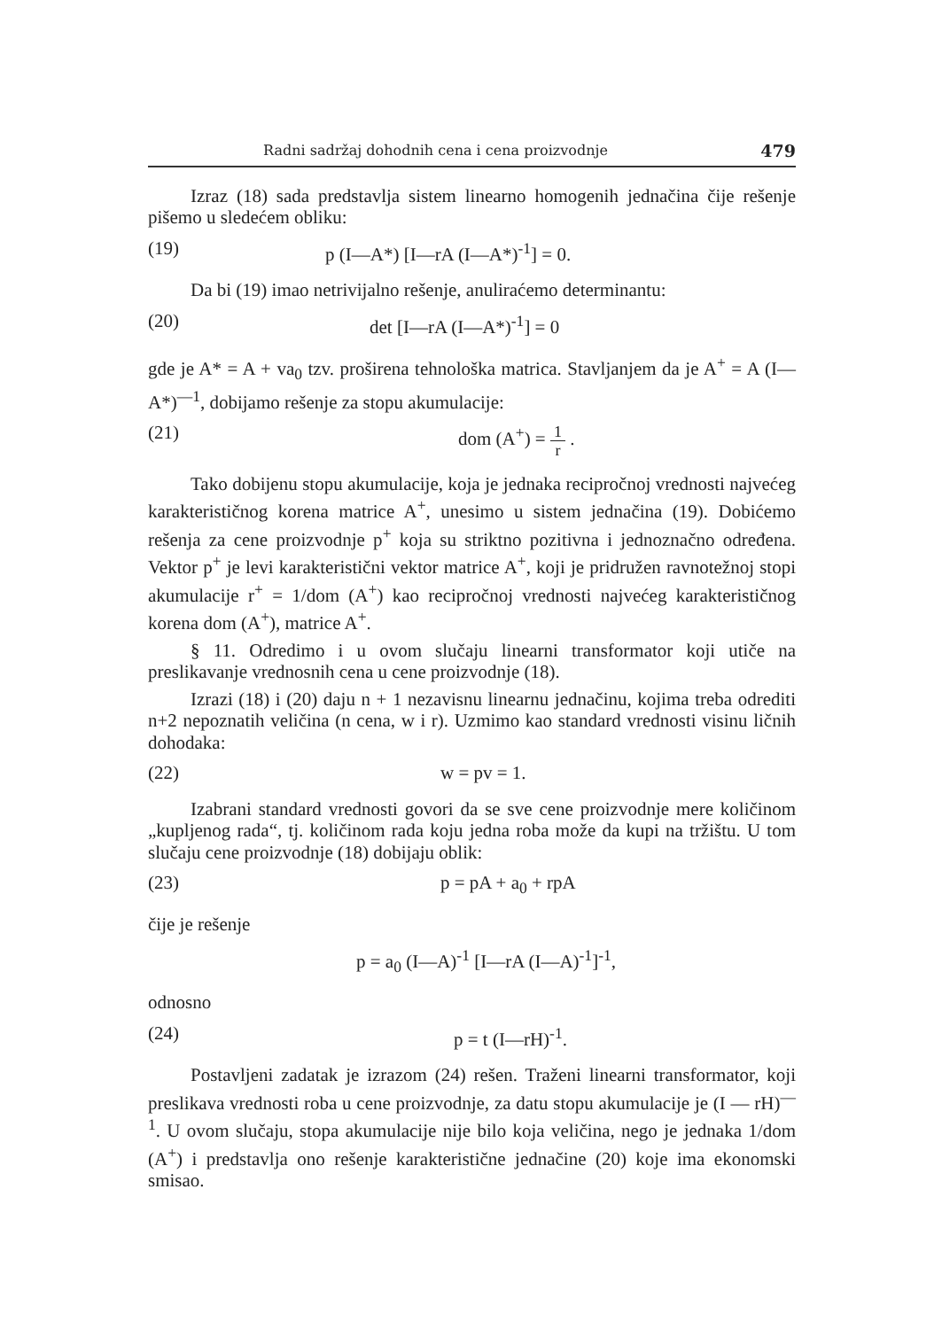Radni sadržaj dohodnih cena i cena proizvodnje 479
Izraz (18) sada predstavlja sistem linearno homogenih jednačina čije rešenje pišemo u sledećem obliku:
(19) p (I—A*) [I—rA (I—A*)<sup>-1</sup>] = 0.
Da bi (19) imao netrivijalno rešenje, anuliraćemo determinantu:
(20) det [I—rA (I—A*)<sup>-1</sup>] = 0
gde je A* = A + va<sub>0</sub> tzv. proširena tehnološka matrica. Stavljanjem da je A<sup>+</sup> = A (I—A*)<sup>—1</sup>, dobijamo rešenje za stopu akumulacije:
(21) dom (A<sup>+</sup>) = 1 r .
Tako dobijenu stopu akumulacije, koja je jednaka recipročnoj vrednosti najvećeg karakterističnog korena matrice A<sup>+</sup>, unesimo u sistem jednačina (19). Dobićemo rešenja za cene proizvodnje p<sup>+</sup> koja su striktno pozitivna i jednoznačno određena. Vektor p<sup>+</sup> je levi karakteristični vektor matrice A<sup>+</sup>, koji je pridružen ravnotežnoj stopi akumulacije r<sup>+</sup> = 1/dom (A<sup>+</sup>) kao recipročnoj vrednosti najvećeg karakterističnog korena dom (A<sup>+</sup>), matrice A<sup>+</sup>.
§ 11. Odredimo i u ovom slučaju linearni transformator koji utiče na preslikavanje vrednosnih cena u cene proizvodnje (18).
Izrazi (18) i (20) daju n + 1 nezavisnu linearnu jednačinu, kojima treba odrediti n+2 nepoznatih veličina (n cena, w i r). Uzmimo kao standard vrednosti visinu ličnih dohodaka:
(22) w = pv = 1.
Izabrani standard vrednosti govori da se sve cene proizvodnje mere količinom „kupljenog rada“, tj. količinom rada koju jedna roba može da kupi na tržištu. U tom slučaju cene proizvodnje (18) dobijaju oblik:
(23) p = pA + a<sub>0</sub> + rpA
čije je rešenje
p = a<sub>0</sub> (I—A)<sup>-1</sup> [I—rA (I—A)<sup>-1</sup>]<sup>-1</sup>,
odnosno
(24) p = t (I—rH)<sup>-1</sup>.
Postavljeni zadatak je izrazom (24) rešen. Traženi linearni transformator, koji preslikava vrednosti roba u cene proizvodnje, za datu stopu akumulacije je (I — rH)<sup>—1</sup>. U ovom slučaju, stopa akumulacije nije bilo koja veličina, nego je jednaka 1/dom (A<sup>+</sup>) i predstavlja ono rešenje karakteristične jednačine (20) koje ima ekonomski smisao.